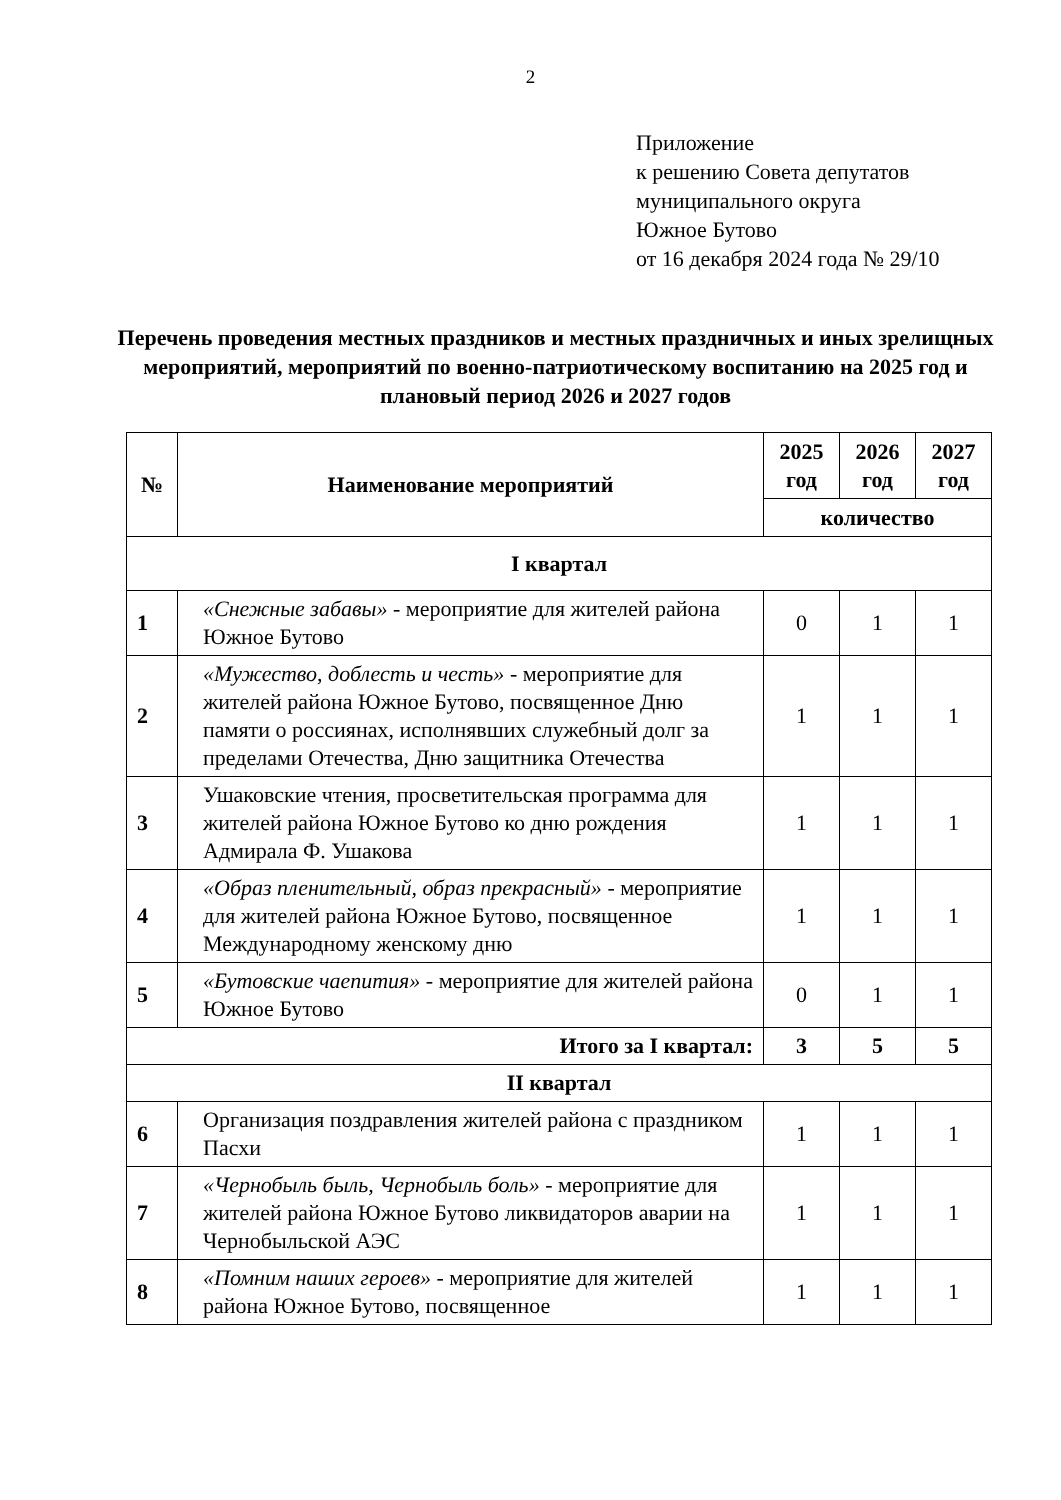2
Приложение
к решению Совета депутатов
муниципального округа
Южное Бутово
от 16 декабря 2024 года № 29/10
Перечень проведения местных праздников и местных праздничных и иных зрелищных мероприятий, мероприятий по военно-патриотическому воспитанию на 2025 год и плановый период 2026 и 2027 годов
| № | Наименование мероприятий | 2025 год | 2026 год | 2027 год |
| --- | --- | --- | --- | --- |
| | | количество | | |
| I квартал | | | | |
| 1 | «Снежные забавы» - мероприятие для жителей района Южное Бутово | 0 | 1 | 1 |
| 2 | «Мужество, доблесть и честь» - мероприятие для жителей района Южное Бутово, посвященное Дню памяти о россиянах, исполнявших служебный долг за пределами Отечества, Дню защитника Отечества | 1 | 1 | 1 |
| 3 | Ушаковские чтения, просветительская программа для жителей района Южное Бутово ко дню рождения Адмирала Ф. Ушакова | 1 | 1 | 1 |
| 4 | «Образ пленительный, образ прекрасный» - мероприятие для жителей района Южное Бутово, посвященное Международному женскому дню | 1 | 1 | 1 |
| 5 | «Бутовские чаепития» - мероприятие для жителей района Южное Бутово | 0 | 1 | 1 |
| Итого за I квартал: | | 3 | 5 | 5 |
| II квартал | | | | |
| 6 | Организация поздравления жителей района с праздником Пасхи | 1 | 1 | 1 |
| 7 | «Чернобыль быль, Чернобыль боль» - мероприятие для жителей района Южное Бутово ликвидаторов аварии на Чернобыльской АЭС | 1 | 1 | 1 |
| 8 | «Помним наших героев» - мероприятие для жителей района Южное Бутово, посвященное | 1 | 1 | 1 |